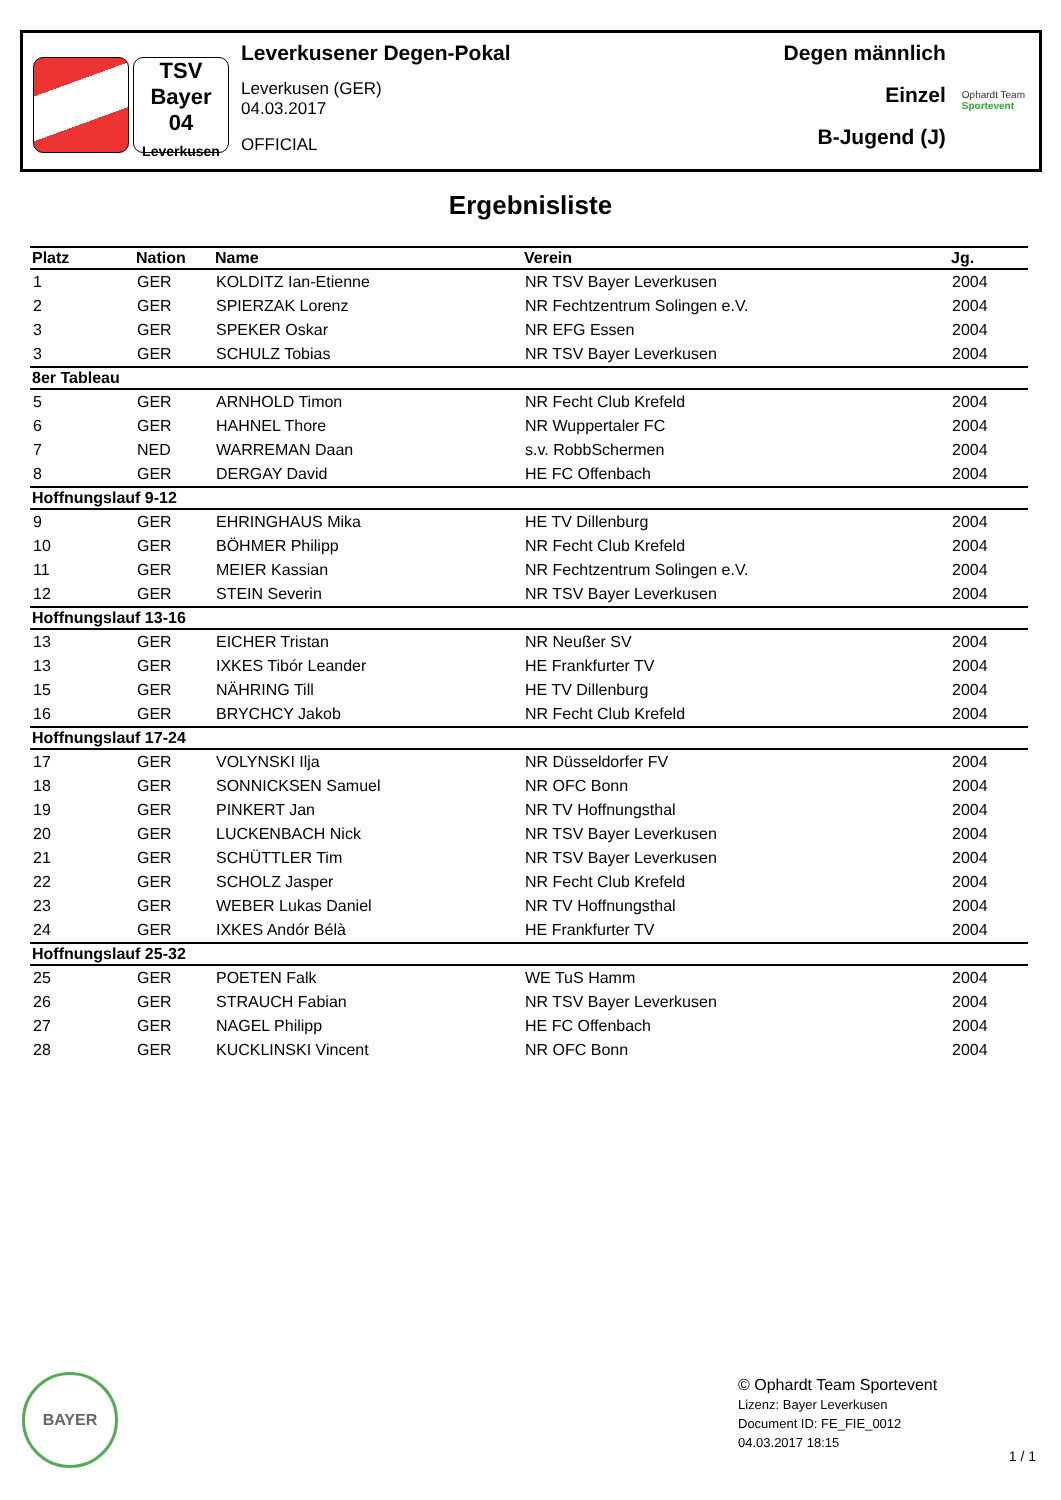TSV
Bayer
04
Leverkusen
Leverkusener Degen-Pokal
Leverkusen (GER)
04.03.2017
OFFICIAL
Degen männlich
Einzel
B-Jugend (J)
Ophardt Team
Sportevent
Ergebnisliste
| Platz | Nation | Name | Verein | Jg. |
| --- | --- | --- | --- | --- |
| 1 | GER | KOLDITZ Ian-Etienne | NR TSV Bayer Leverkusen | 2004 |
| 2 | GER | SPIERZAK Lorenz | NR Fechtzentrum Solingen e.V. | 2004 |
| 3 | GER | SPEKER Oskar | NR EFG Essen | 2004 |
| 3 | GER | SCHULZ Tobias | NR TSV Bayer Leverkusen | 2004 |
| 8er Tableau | | | | |
| 5 | GER | ARNHOLD Timon | NR Fecht Club Krefeld | 2004 |
| 6 | GER | HAHNEL Thore | NR Wuppertaler FC | 2004 |
| 7 | NED | WARREMAN Daan | s.v. RobbSchermen | 2004 |
| 8 | GER | DERGAY David | HE FC Offenbach | 2004 |
| Hoffnungslauf 9-12 | | | | |
| 9 | GER | EHRINGHAUS Mika | HE TV Dillenburg | 2004 |
| 10 | GER | BÖHMER Philipp | NR Fecht Club Krefeld | 2004 |
| 11 | GER | MEIER Kassian | NR Fechtzentrum Solingen e.V. | 2004 |
| 12 | GER | STEIN Severin | NR TSV Bayer Leverkusen | 2004 |
| Hoffnungslauf 13-16 | | | | |
| 13 | GER | EICHER Tristan | NR Neußer SV | 2004 |
| 13 | GER | IXKES Tibór Leander | HE Frankfurter TV | 2004 |
| 15 | GER | NÄHRING Till | HE TV Dillenburg | 2004 |
| 16 | GER | BRYCHCY Jakob | NR Fecht Club Krefeld | 2004 |
| Hoffnungslauf 17-24 | | | | |
| 17 | GER | VOLYNSKI Ilja | NR Düsseldorfer FV | 2004 |
| 18 | GER | SONNICKSEN Samuel | NR OFC Bonn | 2004 |
| 19 | GER | PINKERT Jan | NR TV Hoffnungsthal | 2004 |
| 20 | GER | LUCKENBACH Nick | NR TSV Bayer Leverkusen | 2004 |
| 21 | GER | SCHÜTTLER Tim | NR TSV Bayer Leverkusen | 2004 |
| 22 | GER | SCHOLZ Jasper | NR Fecht Club Krefeld | 2004 |
| 23 | GER | WEBER Lukas Daniel | NR TV Hoffnungsthal | 2004 |
| 24 | GER | IXKES Andór Bélà | HE Frankfurter TV | 2004 |
| Hoffnungslauf 25-32 | | | | |
| 25 | GER | POETEN Falk | WE TuS Hamm | 2004 |
| 26 | GER | STRAUCH Fabian | NR TSV Bayer Leverkusen | 2004 |
| 27 | GER | NAGEL Philipp | HE FC Offenbach | 2004 |
| 28 | GER | KUCKLINSKI Vincent | NR OFC Bonn | 2004 |
BAYER
© Ophardt Team Sportevent
Lizenz: Bayer Leverkusen
Document ID: FE_FIE_0012
04.03.2017 18:15
1 / 1